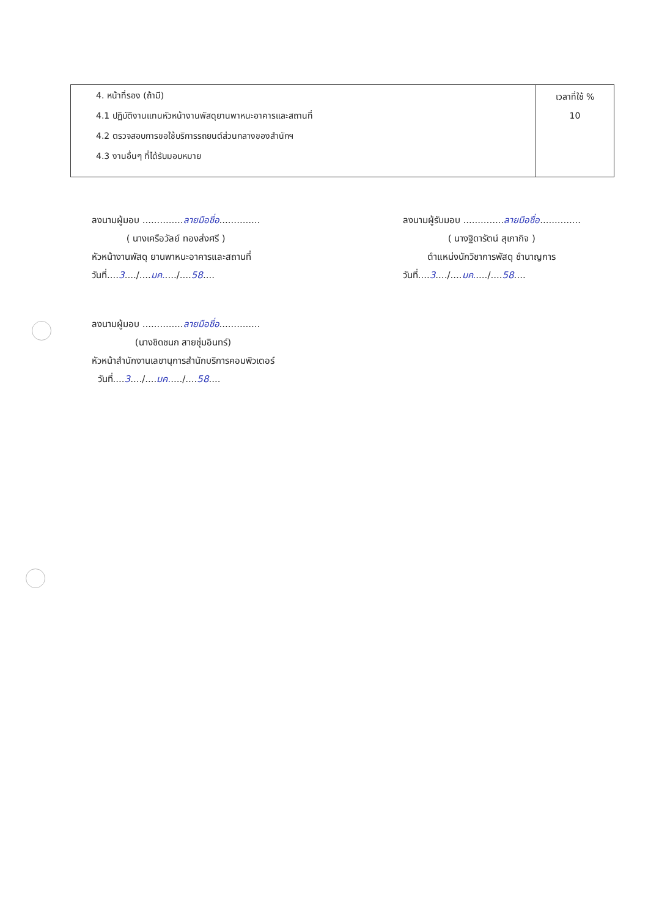| 4. หน้าที่รอง (ถ้ามี) 4.1 ปฏิบัติงานแทนหัวหน้างานพัสดุยานพาหนะอาคารและสถานที่ 4.2 ตรวจสอบการขอใช้บริการรถยนต์ส่วนกลางของสำนักฯ 4.3 งานอื่นๆ ที่ได้รับมอบหมาย | เวลาที่ใช้ % 10 |
ลงนามผู้มอบ ..............ลายมือชื่อ..............
( นางเครือวัลย์ ทองส่งศรี )
หัวหน้างานพัสดุ ยานพาหนะอาคารและสถานที่
วันที่....3..../....มค...../....58....
ลงนามผู้รับมอบ ..............ลายมือชื่อ..............
( นางฐิดารัตน์ สุเภากิจ )
ตำแหน่งนักวิชาการพัสดุ ชำนาญการ
วันที่....3..../....มค...../....58....
ลงนามผู้มอบ ..............ลายมือชื่อ..............
(นางชิดชนก สายชุ่มอินทร์)
หัวหน้าสำนักงานเลขานุการสำนักบริการคอมพิวเตอร์
วันที่....3..../....มค...../....58....